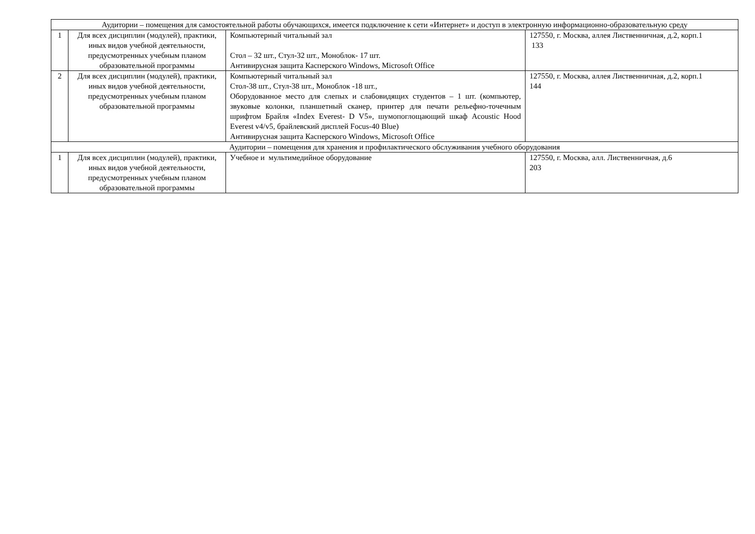| Аудитории – помещения для самостоятельной работы обучающихся, имеется подключение к сети «Интернет» и доступ в электронную информационно-образовательную среду | | | |
| 1 | Для всех дисциплин (модулей), практики, иных видов учебной деятельности, предусмотренных учебным планом образовательной программы | Компьютерный читальный зал Стол – 32 шт., Стул-32 шт., Моноблок- 17 шт. Антивирусная защита Касперского Windows, Microsoft Office | 127550, г. Москва, аллея Лиственничная, д.2, корп.1 133 |
| 2 | Для всех дисциплин (модулей), практики, иных видов учебной деятельности, предусмотренных учебным планом образовательной программы | Компьютерный читальный зал Стол-38 шт., Стул-38 шт., Моноблок -18 шт., Оборудованное место для слепых и слабовидящих студентов – 1 шт. (компьютер, звуковые колонки, планшетный сканер, принтер для печати рельефно-точечным шрифтом Брайля «Index Everest- D V5», шумопоглощающий шкаф Acoustic Hood Everest v4/v5, брайлевский дисплей Focus-40 Blue) Антивирусная защита Касперского Windows, Microsoft Office | 127550, г. Москва, аллея Лиственничная, д.2, корп.1 144 |
| Аудитории – помещения для хранения и профилактического обслуживания учебного оборудования | | | |
| 1 | Для всех дисциплин (модулей), практики, иных видов учебной деятельности, предусмотренных учебным планом образовательной программы | Учебное и мультимедийное оборудование | 127550, г. Москва, алл. Лиственничная, д.6 203 |